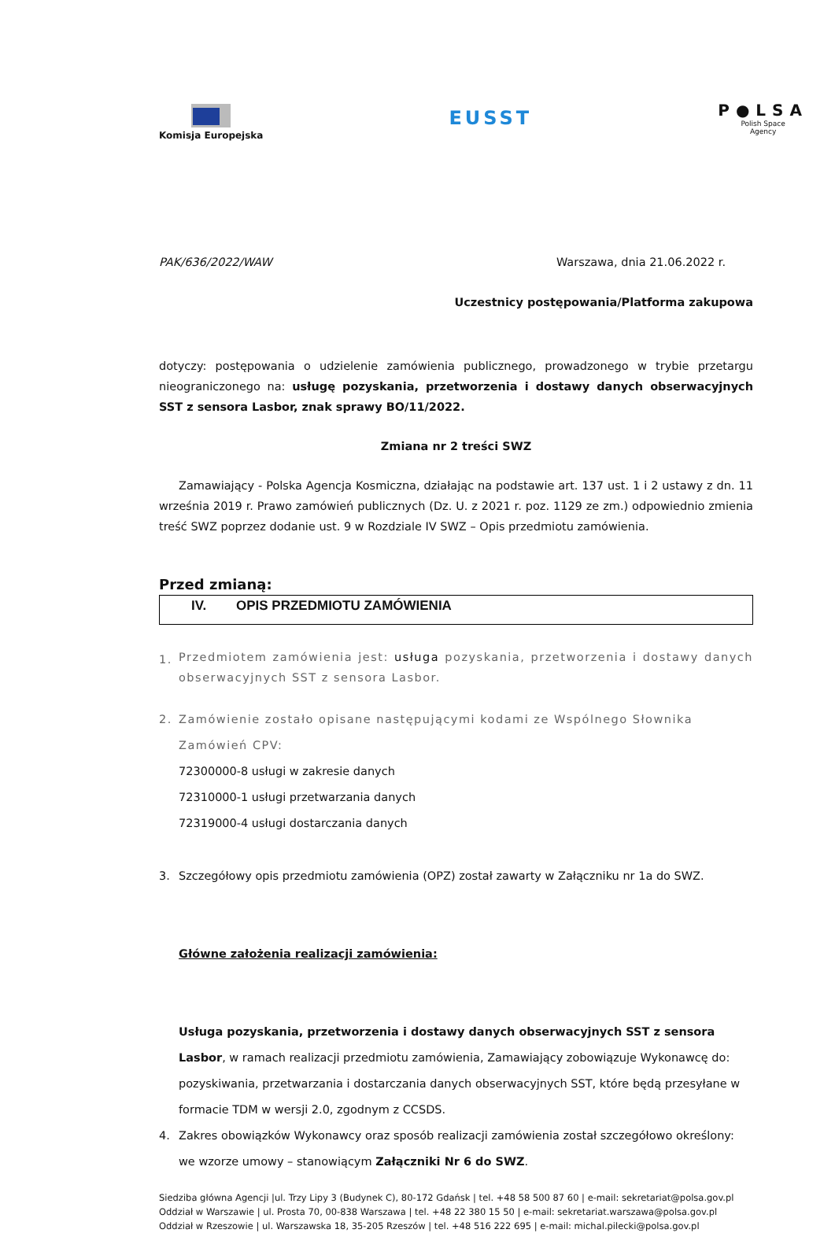Komisja Europejska
EUSST
P●LSA
Polish Space
Agency
PAK/636/2022/WAW Warszawa, dnia 21.06.2022 r.
Uczestnicy postępowania/Platforma zakupowa
dotyczy: postępowania o udzielenie zamówienia publicznego, prowadzonego w trybie przetargu nieograniczonego na: usługę pozyskania, przetworzenia i dostawy danych obserwacyjnych SST z sensora Lasbor, znak sprawy BO/11/2022.
Zmiana nr 2 treści SWZ
Zamawiający - Polska Agencja Kosmiczna, działając na podstawie art. 137 ust. 1 i 2 ustawy z dn. 11 września 2019 r. Prawo zamówień publicznych (Dz. U. z 2021 r. poz. 1129 ze zm.) odpowiednio zmienia treść SWZ poprzez dodanie ust. 9 w Rozdziale IV SWZ – Opis przedmiotu zamówienia.
Przed zmianą:
IV. OPIS PRZEDMIOTU ZAMÓWIENIA
1. Przedmiotem zamówienia jest: usługa pozyskania, przetworzenia i dostawy danych obserwacyjnych SST z sensora Lasbor.
2. Zamówienie zostało opisane następującymi kodami ze Wspólnego Słownika Zamówień CPV:
72300000-8 usługi w zakresie danych
72310000-1 usługi przetwarzania danych
72319000-4 usługi dostarczania danych
3. Szczegółowy opis przedmiotu zamówienia (OPZ) został zawarty w Załączniku nr 1a do SWZ.
Główne założenia realizacji zamówienia:
Usługa pozyskania, przetworzenia i dostawy danych obserwacyjnych SST z sensora Lasbor, w ramach realizacji przedmiotu zamówienia, Zamawiający zobowiązuje Wykonawcę do:
pozyskiwania, przetwarzania i dostarczania danych obserwacyjnych SST, które będą przesyłane w formacie TDM w wersji 2.0, zgodnym z CCSDS.
4. Zakres obowiązków Wykonawcy oraz sposób realizacji zamówienia został szczegółowo określony: we wzorze umowy – stanowiącym Załączniki Nr 6 do SWZ.
Siedziba główna Agencji |ul. Trzy Lipy 3 (Budynek C), 80-172 Gdańsk | tel. +48 58 500 87 60 | e-mail: sekretariat@polsa.gov.pl
Oddział w Warszawie | ul. Prosta 70, 00-838 Warszawa | tel. +48 22 380 15 50 | e-mail: sekretariat.warszawa@polsa.gov.pl
Oddział w Rzeszowie | ul. Warszawska 18, 35-205 Rzeszów | tel. +48 516 222 695 | e-mail: michal.pilecki@polsa.gov.pl